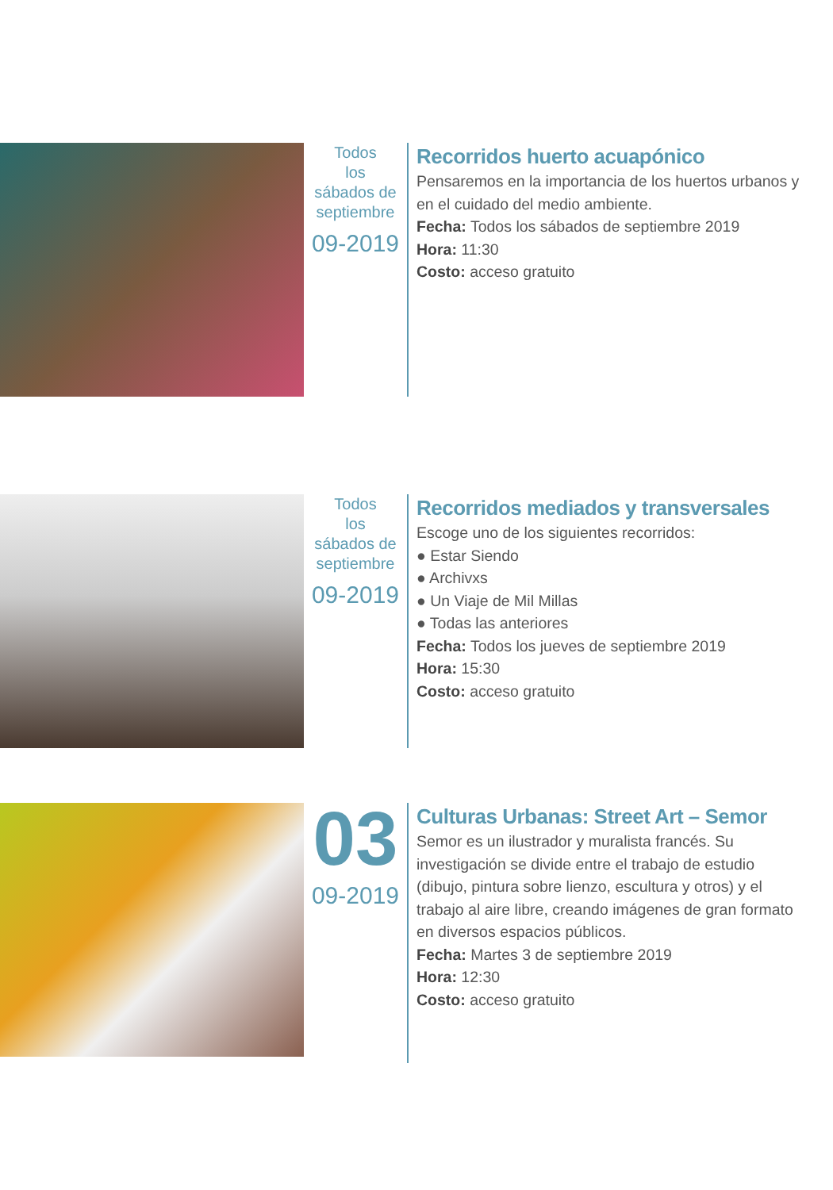Todos
los
sábados de
septiembre
09-2019
Recorridos huerto acuapónico
Pensaremos en la importancia de los huertos urbanos y en el cuidado del medio ambiente.
Fecha: Todos los sábados de septiembre 2019
Hora: 11:30
Costo: acceso gratuito
Todos
los
sábados de
septiembre
09-2019
Recorridos mediados y transversales
Escoge uno de los siguientes recorridos:
● Estar Siendo
● Archivxs
● Un Viaje de Mil Millas
● Todas las anteriores
Fecha: Todos los jueves de septiembre 2019
Hora: 15:30
Costo: acceso gratuito
03
09-2019
Culturas Urbanas: Street Art – Semor
Semor es un ilustrador y muralista francés. Su investigación se divide entre el trabajo de estudio (dibujo, pintura sobre lienzo, escultura y otros) y el trabajo al aire libre, creando imágenes de gran formato en diversos espacios públicos.
Fecha: Martes 3 de septiembre 2019
Hora: 12:30
Costo: acceso gratuito